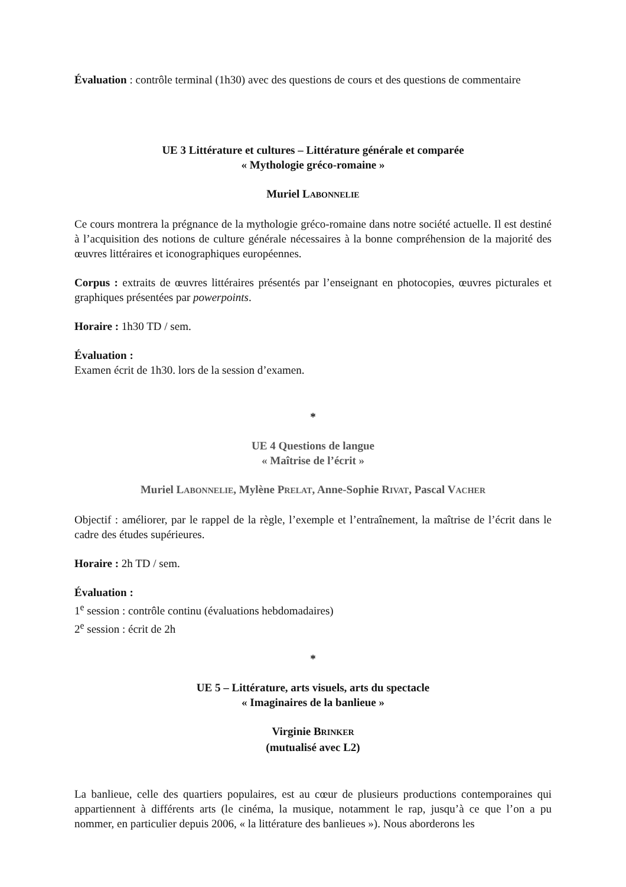Évaluation : contrôle terminal (1h30) avec des questions de cours et des questions de commentaire
UE 3 Littérature et cultures – Littérature générale et comparée
« Mythologie gréco-romaine »
Muriel LABONNELIE
Ce cours montrera la prégnance de la mythologie gréco-romaine dans notre société actuelle. Il est destiné à l’acquisition des notions de culture générale nécessaires à la bonne compréhension de la majorité des œuvres littéraires et iconographiques européennes.
Corpus : extraits de œuvres littéraires présentés par l’enseignant en photocopies, œuvres picturales et graphiques présentées par powerpoints.
Horaire : 1h30 TD / sem.
Évaluation :
Examen écrit de 1h30. lors de la session d’examen.
*
UE 4 Questions de langue
« Maîtrise de l’écrit »
Muriel LABONNELIE, Mylène PRELAT, Anne-Sophie RIVAT, Pascal VACHER
Objectif : améliorer, par le rappel de la règle, l’exemple et l’entraînement, la maîtrise de l’écrit dans le cadre des études supérieures.
Horaire : 2h TD / sem.
Évaluation :
1<sup>e</sup> session : contrôle continu (évaluations hebdomadaires)
2<sup>e</sup> session : écrit de 2h
*
UE 5 – Littérature, arts visuels, arts du spectacle
« Imaginaires de la banlieue »
Virginie BRINKER
(mutualisé avec L2)
La banlieue, celle des quartiers populaires, est au cœur de plusieurs productions contemporaines qui appartiennent à différents arts (le cinéma, la musique, notamment le rap, jusqu’à ce que l’on a pu nommer, en particulier depuis 2006, « la littérature des banlieues »). Nous aborderons les